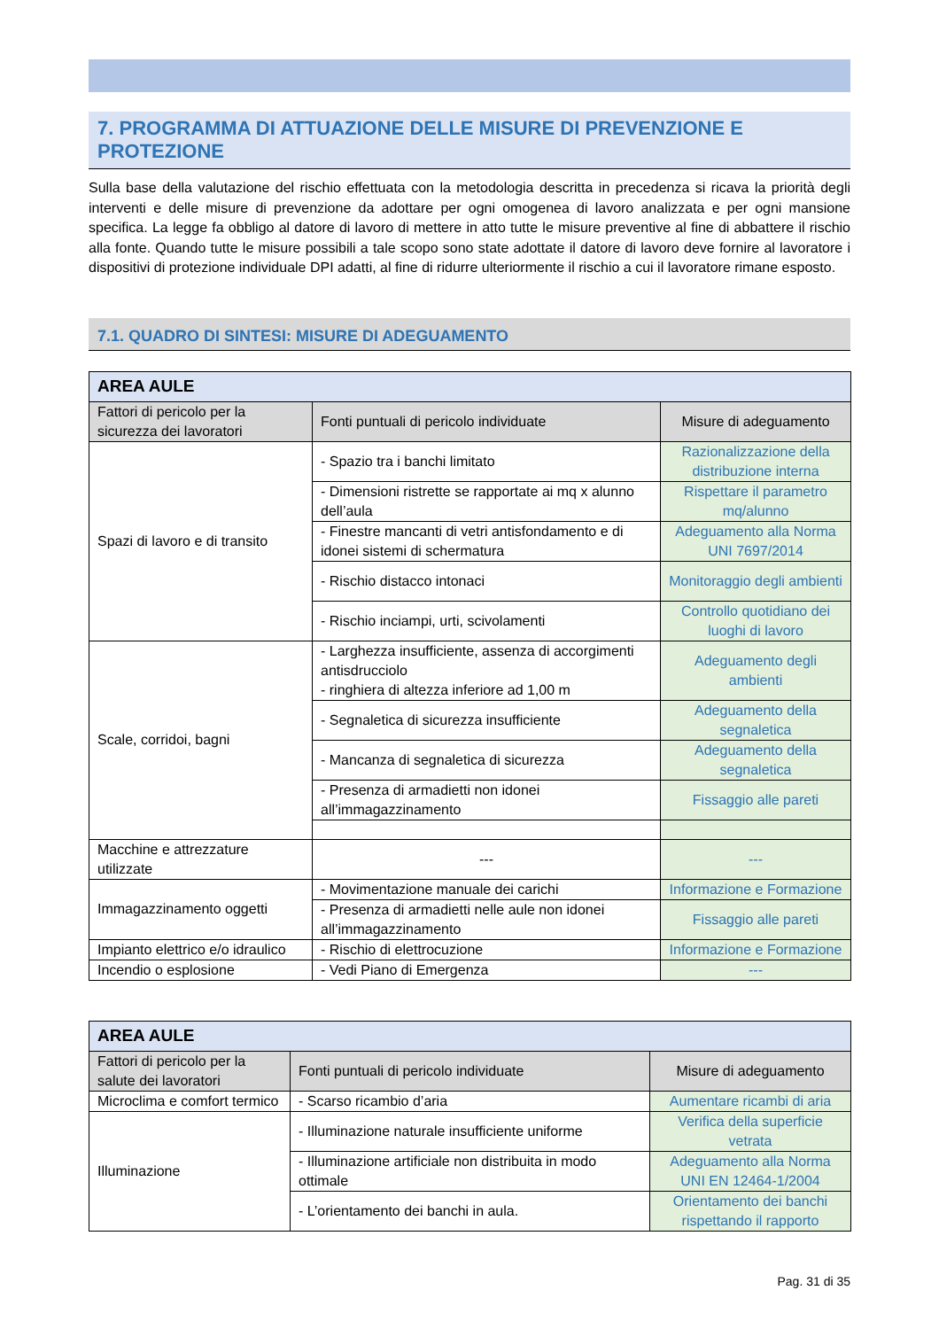7. PROGRAMMA DI ATTUAZIONE DELLE MISURE DI PREVENZIONE E PROTEZIONE
Sulla base della valutazione del rischio effettuata con la metodologia descritta in precedenza si ricava la priorità degli interventi e delle misure di prevenzione da adottare per ogni omogenea di lavoro analizzata e per ogni mansione specifica. La legge fa obbligo al datore di lavoro di mettere in atto tutte le misure preventive al fine di abbattere il rischio alla fonte. Quando tutte le misure possibili a tale scopo sono state adottate il datore di lavoro deve fornire al lavoratore i dispositivi di protezione individuale DPI adatti, al fine di ridurre ulteriormente il rischio a cui il lavoratore rimane esposto.
7.1. QUADRO DI SINTESI: MISURE DI ADEGUAMENTO
| AREA AULE | | |
| --- | --- | --- |
| Fattori di pericolo per la sicurezza dei lavoratori | Fonti puntuali di pericolo individuate | Misure di adeguamento |
| Spazi di lavoro e di transito | - Spazio tra i banchi limitato | Razionalizzazione della distribuzione interna |
| | - Dimensioni ristrette se rapportate ai mq x alunno dell’aula | Rispettare il parametro mq/alunno |
| | - Finestre mancanti di vetri antisfondamento e di idonei sistemi di schermatura | Adeguamento alla Norma UNI 7697/2014 |
| | - Rischio distacco intonaci | Monitoraggio degli ambienti |
| | - Rischio inciampi, urti, scivolamenti | Controllo quotidiano dei luoghi di lavoro |
| Scale, corridoi, bagni | - Larghezza insufficiente, assenza di accorgimenti antisdrucciolo - ringhiera di altezza inferiore ad 1,00 m | Adeguamento degli ambienti |
| | - Segnaletica di sicurezza insufficiente | Adeguamento della segnaletica |
| | - Mancanza di segnaletica di sicurezza | Adeguamento della segnaletica |
| | - Presenza di armadietti non idonei all’immagazzinamento | Fissaggio alle pareti |
| Macchine e attrezzature utilizzate | --- | --- |
| Immagazzinamento oggetti | - Movimentazione manuale dei carichi | Informazione e Formazione |
| | - Presenza di armadietti nelle aule non idonei all’immagazzinamento | Fissaggio alle pareti |
| Impianto elettrico e/o idraulico | - Rischio di elettrocuzione | Informazione e Formazione |
| Incendio o esplosione | - Vedi Piano di Emergenza | --- |
| AREA AULE | | |
| --- | --- | --- |
| Fattori di pericolo per la salute dei lavoratori | Fonti puntuali di pericolo individuate | Misure di adeguamento |
| Microclima e comfort termico | - Scarso ricambio d’aria | Aumentare ricambi di aria |
| Illuminazione | - Illuminazione naturale insufficiente uniforme | Verifica della superficie vetrata |
| | - Illuminazione artificiale non distribuita in modo ottimale | Adeguamento alla Norma UNI EN 12464-1/2004 |
| | - L’orientamento dei banchi in aula. | Orientamento dei banchi rispettando il rapporto |
Pag. 31 di 35